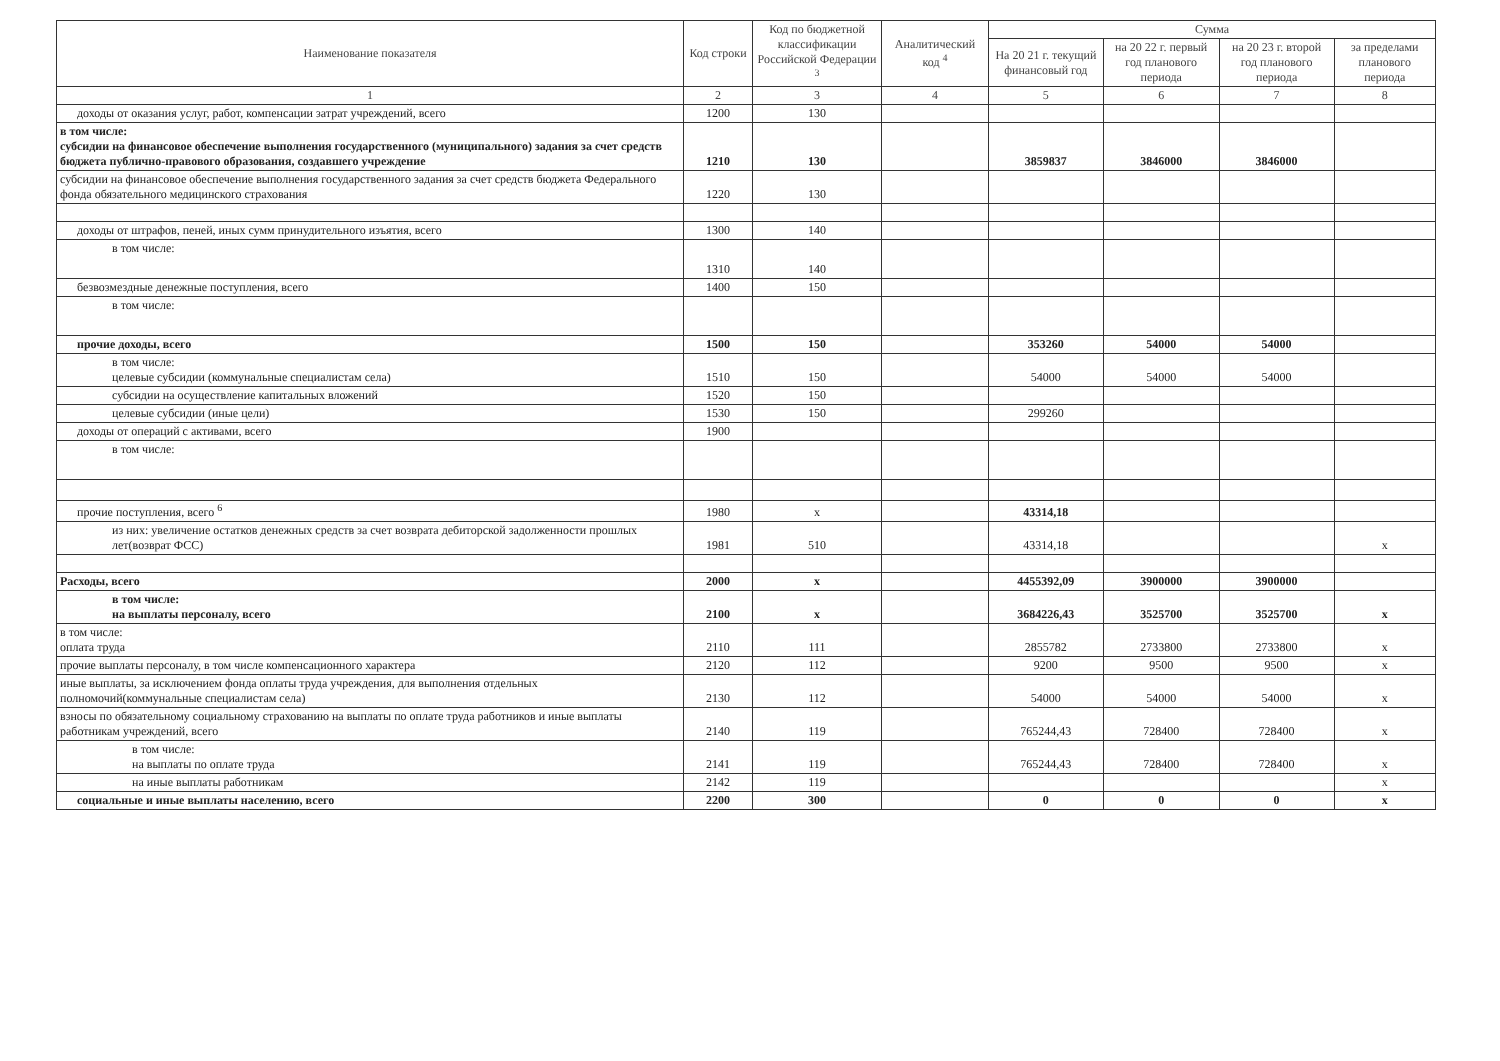| Наименование показателя | Код строки | Код по бюджетной классификации Российской Федерации <sup>3</sup> | Аналитический код <sup>4</sup> | Сумма | | | |
| --- | --- | --- | --- | --- | --- | --- | --- |
| | | | | На 20 21 г. текущий финансовый год | на 20 22 г. первый год планового периода | на 20 23 г. второй год планового периода | за пределами планового периода |
| 1 | 2 | 3 | 4 | 5 | 6 | 7 | 8 |
| доходы от оказания услуг, работ, компенсации затрат учреждений, всего | 1200 | 130 | | | | | |
| в том числе: субсидии на финансовое обеспечение выполнения государственного (муниципального) задания за счет средств бюджета публично-правового образования, создавшего учреждение | 1210 | 130 | | 3859837 | 3846000 | 3846000 | |
| субсидии на финансовое обеспечение выполнения государственного задания за счет средств бюджета Федерального фонда обязательного медицинского страхования | 1220 | 130 | | | | | |
| доходы от штрафов, пеней, иных сумм принудительного изъятия, всего | 1300 | 140 | | | | | |
| в том числе: | 1310 | 140 | | | | | |
| безвозмездные денежные поступления, всего | 1400 | 150 | | | | | |
| в том числе: | | | | | | | |
| прочие доходы, всего | 1500 | 150 | | 353260 | 54000 | 54000 | |
| в том числе: целевые субсидии (коммунальные специалистам села) | 1510 | 150 | | 54000 | 54000 | 54000 | |
| субсидии на осуществление капитальных вложений | 1520 | 150 | | | | | |
| целевые субсидии (иные цели) | 1530 | 150 | | 299260 | | | |
| доходы от операций с активами, всего | 1900 | | | | | | |
| в том числе: | | | | | | | |
| прочие поступления, всего <sup>6</sup> | 1980 | х | | 43314,18 | | | |
| из них: увеличение остатков денежных средств за счет возврата дебиторской задолженности прошлых лет(возврат ФСС) | 1981 | 510 | | 43314,18 | | | х |
| Расходы, всего | 2000 | х | | 4455392,09 | 3900000 | 3900000 | |
| в том числе: на выплаты персоналу, всего | 2100 | х | | 3684226,43 | 3525700 | 3525700 | х |
| в том числе: оплата труда | 2110 | 111 | | 2855782 | 2733800 | 2733800 | х |
| прочие выплаты персоналу, в том числе компенсационного характера | 2120 | 112 | | 9200 | 9500 | 9500 | х |
| иные выплаты, за исключением фонда оплаты труда учреждения, для выполнения отдельных полномочий(коммунальные специалистам села) | 2130 | 112 | | 54000 | 54000 | 54000 | х |
| взносы по обязательному социальному страхованию на выплаты по оплате труда работников и иные выплаты работникам учреждений, всего | 2140 | 119 | | 765244,43 | 728400 | 728400 | х |
| в том числе: на выплаты по оплате труда | 2141 | 119 | | 765244,43 | 728400 | 728400 | х |
| на иные выплаты работникам | 2142 | 119 | | | | | х |
| социальные и иные выплаты населению, всего | 2200 | 300 | | 0 | 0 | 0 | х |